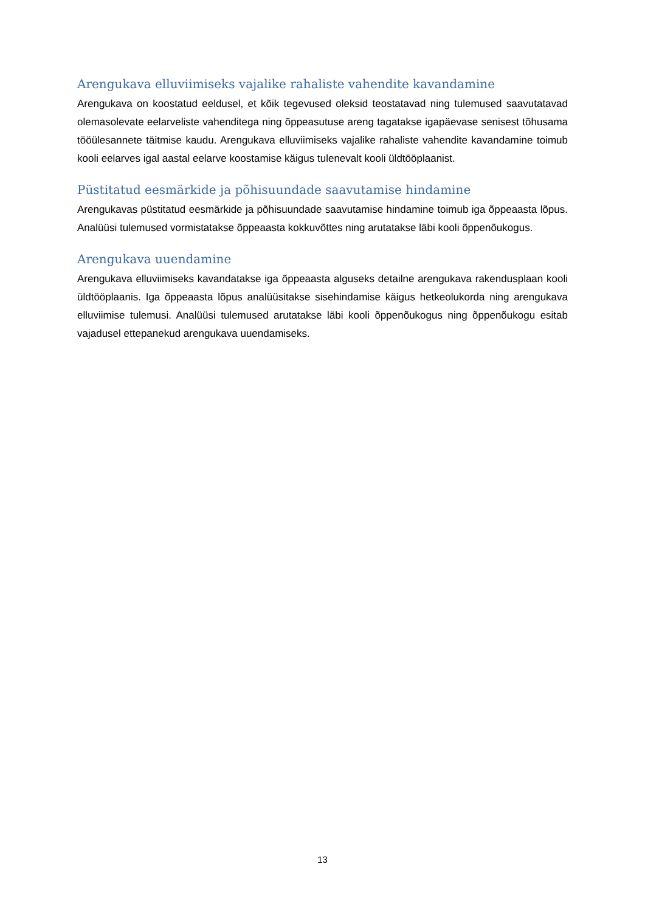Arengukava elluviimiseks vajalike rahaliste vahendite kavandamine
Arengukava on koostatud eeldusel, et kõik tegevused oleksid teostatavad ning tulemused saavutatavad olemasolevate eelarveliste vahenditega ning õppeasutuse areng tagatakse igapäevase senisest tõhusama tööülesannete täitmise kaudu. Arengukava elluviimiseks vajalike rahaliste vahendite kavandamine toimub kooli eelarves igal aastal eelarve koostamise käigus tulenevalt kooli üldtööplaanist.
Püstitatud eesmärkide ja põhisuundade saavutamise hindamine
Arengukavas püstitatud eesmärkide ja põhisuundade saavutamise hindamine toimub iga õppeaasta lõpus. Analüüsi tulemused vormistatakse õppeaasta kokkuvõttes ning arutatakse läbi kooli õppenõukogus.
Arengukava uuendamine
Arengukava elluviimiseks kavandatakse iga õppeaasta alguseks detailne arengukava rakendusplaan kooli üldtööplaanis. Iga õppeaasta lõpus analüüsitakse sisehindamise käigus hetkeolukorda ning arengukava elluviimise tulemusi. Analüüsi tulemused arutatakse läbi kooli õppenõukogus ning õppenõukogu esitab vajadusel ettepanekud arengukava uuendamiseks.
13